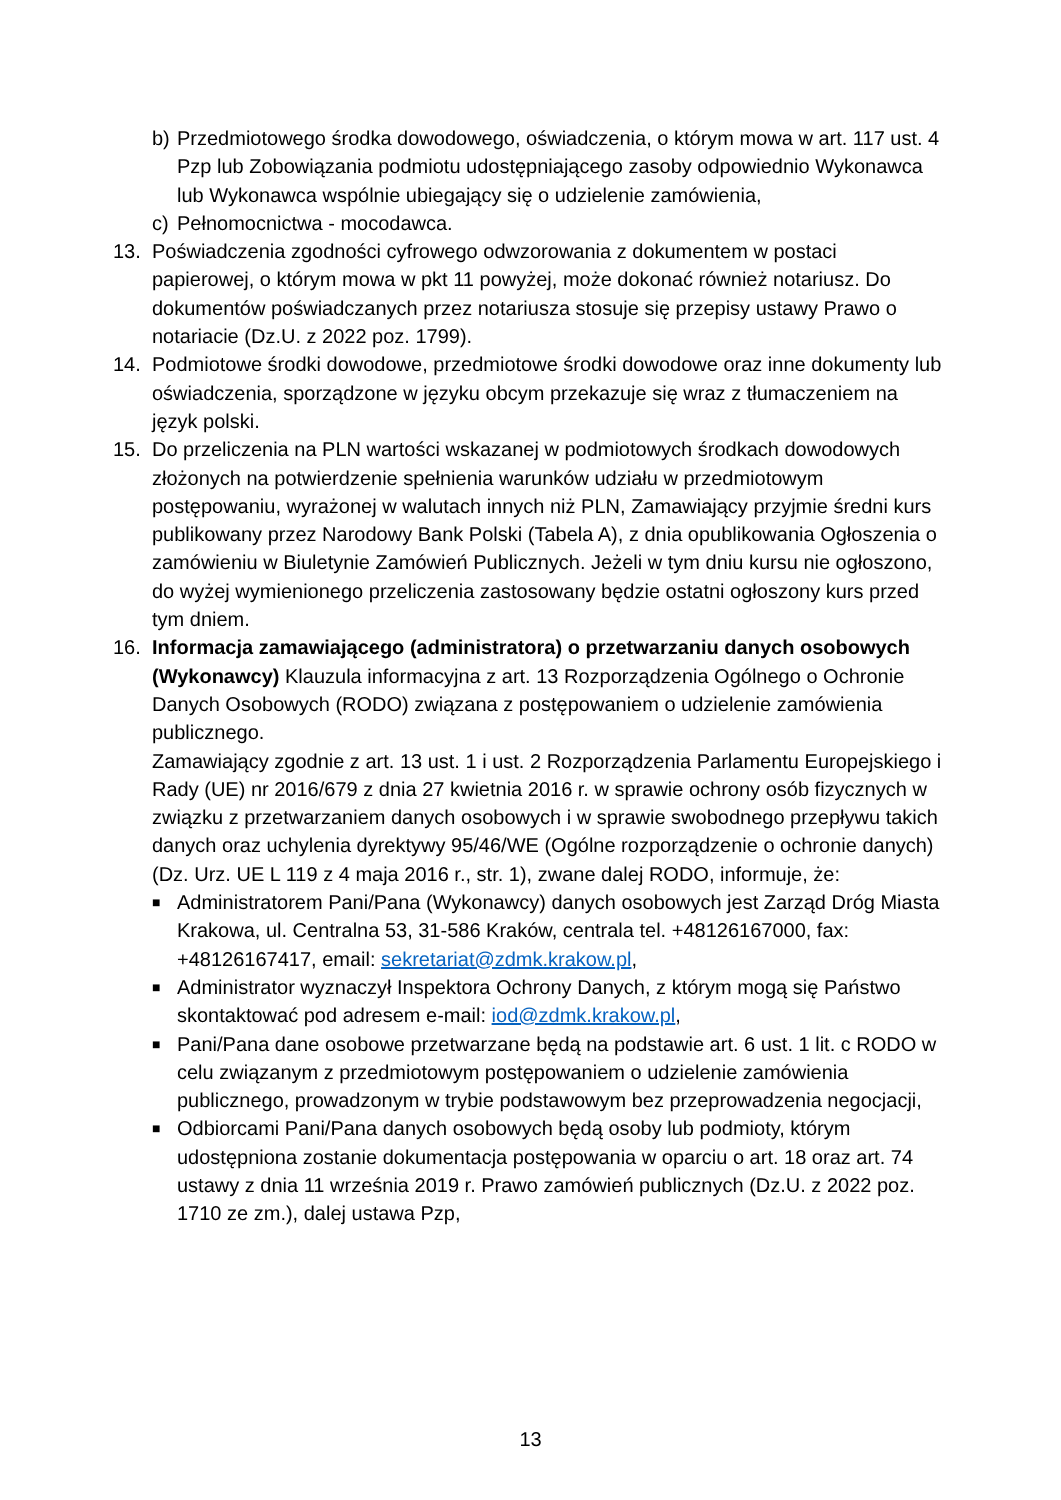b) Przedmiotowego środka dowodowego, oświadczenia, o którym mowa w art. 117 ust. 4 Pzp lub Zobowiązania podmiotu udostępniającego zasoby odpowiednio Wykonawca lub Wykonawca wspólnie ubiegający się o udzielenie zamówienia,
c) Pełnomocnictwa - mocodawca.
13. Poświadczenia zgodności cyfrowego odwzorowania z dokumentem w postaci papierowej, o którym mowa w pkt 11 powyżej, może dokonać również notariusz. Do dokumentów poświadczanych przez notariusza stosuje się przepisy ustawy Prawo o notariacie (Dz.U. z 2022 poz. 1799).
14. Podmiotowe środki dowodowe, przedmiotowe środki dowodowe oraz inne dokumenty lub oświadczenia, sporządzone w języku obcym przekazuje się wraz z tłumaczeniem na język polski.
15. Do przeliczenia na PLN wartości wskazanej w podmiotowych środkach dowodowych złożonych na potwierdzenie spełnienia warunków udziału w przedmiotowym postępowaniu, wyrażonej w walutach innych niż PLN, Zamawiający przyjmie średni kurs publikowany przez Narodowy Bank Polski (Tabela A), z dnia opublikowania Ogłoszenia o zamówieniu w Biuletynie Zamówień Publicznych. Jeżeli w tym dniu kursu nie ogłoszono, do wyżej wymienionego przeliczenia zastosowany będzie ostatni ogłoszony kurs przed tym dniem.
16. Informacja zamawiającego (administratora) o przetwarzaniu danych osobowych (Wykonawcy) Klauzula informacyjna z art. 13 Rozporządzenia Ogólnego o Ochronie Danych Osobowych (RODO) związana z postępowaniem o udzielenie zamówienia publicznego.
Zamawiający zgodnie z art. 13 ust. 1 i ust. 2 Rozporządzenia Parlamentu Europejskiego i Rady (UE) nr 2016/679 z dnia 27 kwietnia 2016 r. w sprawie ochrony osób fizycznych w związku z przetwarzaniem danych osobowych i w sprawie swobodnego przepływu takich danych oraz uchylenia dyrektywy 95/46/WE (Ogólne rozporządzenie o ochronie danych) (Dz. Urz. UE L 119 z 4 maja 2016 r., str. 1), zwane dalej RODO, informuje, że:
■
Administratorem Pani/Pana (Wykonawcy) danych osobowych jest Zarząd Dróg Miasta Krakowa, ul. Centralna 53, 31-586 Kraków, centrala tel. +48126167000, fax: +48126167417, email: sekretariat@zdmk.krakow.pl,
■
Administrator wyznaczył Inspektora Ochrony Danych, z którym mogą się Państwo skontaktować pod adresem e-mail: iod@zdmk.krakow.pl,
■
Pani/Pana dane osobowe przetwarzane będą na podstawie art. 6 ust. 1 lit. c RODO w celu związanym z przedmiotowym postępowaniem o udzielenie zamówienia publicznego, prowadzonym w trybie podstawowym bez przeprowadzenia negocjacji,
■
Odbiorcami Pani/Pana danych osobowych będą osoby lub podmioty, którym udostępniona zostanie dokumentacja postępowania w oparciu o art. 18 oraz art. 74 ustawy z dnia 11 września 2019 r. Prawo zamówień publicznych (Dz.U. z 2022 poz. 1710 ze zm.), dalej ustawa Pzp,
13